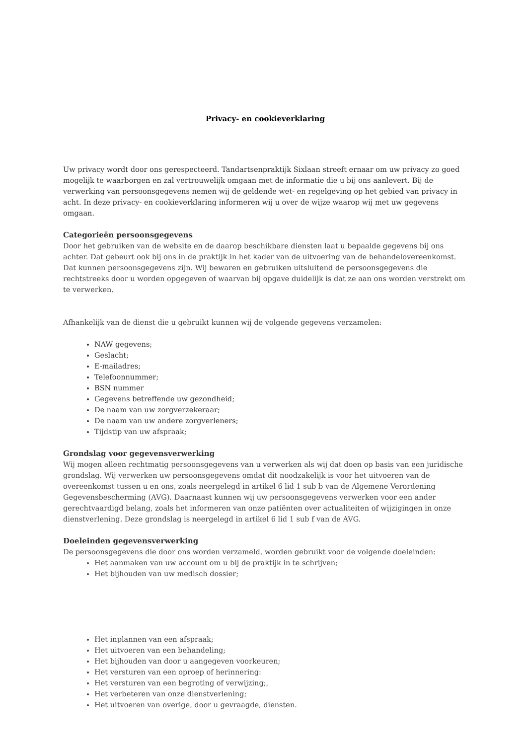Privacy- en cookieverklaring
Uw privacy wordt door ons gerespecteerd. Tandartsenpraktijk Sixlaan streeft ernaar om uw privacy zo goed mogelijk te waarborgen en zal vertrouwelijk omgaan met de informatie die u bij ons aanlevert. Bij de verwerking van persoonsgegevens nemen wij de geldende wet- en regelgeving op het gebied van privacy in acht. In deze privacy- en cookieverklaring informeren wij u over de wijze waarop wij met uw gegevens omgaan.
Categorieën persoonsgegevens
Door het gebruiken van de website en de daarop beschikbare diensten laat u bepaalde gegevens bij ons achter. Dat gebeurt ook bij ons in de praktijk in het kader van de uitvoering van de behandelovereenkomst. Dat kunnen persoonsgegevens zijn. Wij bewaren en gebruiken uitsluitend de persoonsgegevens die rechtstreeks door u worden opgegeven of waarvan bij opgave duidelijk is dat ze aan ons worden verstrekt om te verwerken.
Afhankelijk van de dienst die u gebruikt kunnen wij de volgende gegevens verzamelen:
NAW gegevens;
Geslacht;
E-mailadres;
Telefoonnummer;
BSN nummer
Gegevens betreffende uw gezondheid;
De naam van uw zorgverzekeraar;
De naam van uw andere zorgverleners;
Tijdstip van uw afspraak;
Grondslag voor gegevensverwerking
Wij mogen alleen rechtmatig persoonsgegevens van u verwerken als wij dat doen op basis van een juridische grondslag. Wij verwerken uw persoonsgegevens omdat dit noodzakelijk is voor het uitvoeren van de overeenkomst tussen u en ons, zoals neergelegd in artikel 6 lid 1 sub b van de Algemene Verordening Gegevensbescherming (AVG). Daarnaast kunnen wij uw persoonsgegevens verwerken voor een ander gerechtvaardigd belang, zoals het informeren van onze patiënten over actualiteiten of wijzigingen in onze dienstverlening. Deze grondslag is neergelegd in artikel 6 lid 1 sub f van de AVG.
Doeleinden gegevensverwerking
De persoonsgegevens die door ons worden verzameld, worden gebruikt voor de volgende doeleinden:
Het aanmaken van uw account om u bij de praktijk in te schrijven;
Het bijhouden van uw medisch dossier;
Het inplannen van een afspraak;
Het uitvoeren van een behandeling;
Het bijhouden van door u aangegeven voorkeuren;
Het versturen van een oproep of herinnering:
Het versturen van een begroting of verwijzing;,
Het verbeteren van onze dienstverlening;
Het uitvoeren van overige, door u gevraagde, diensten.